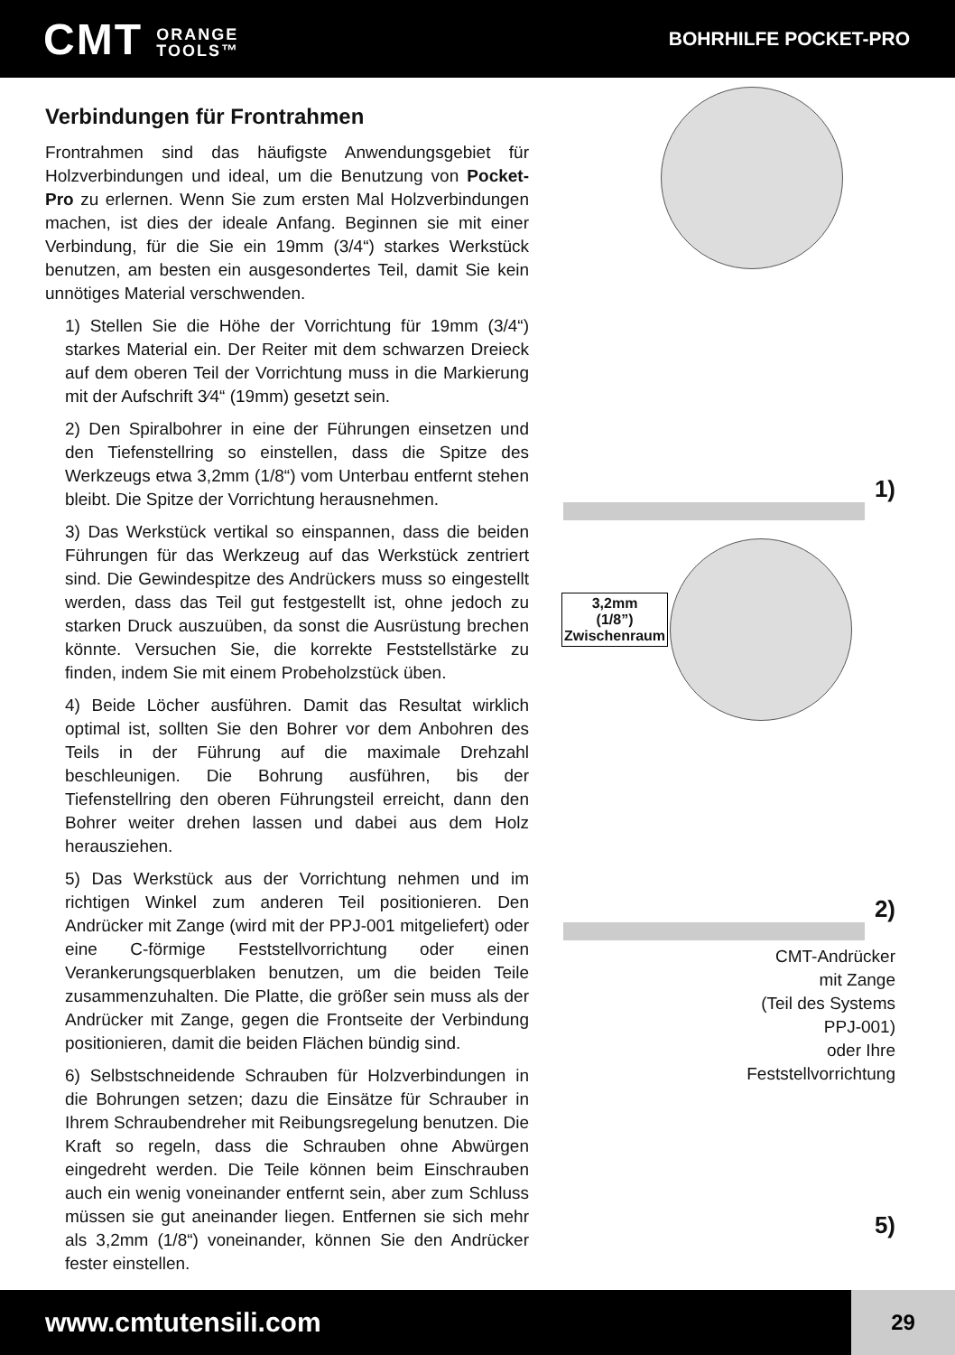CMT ORANGE
TOOLS™
BOHRHILFE POCKET-PRO
Verbindungen für Frontrahmen
Frontrahmen sind das häufigste Anwendungsgebiet für Holzverbindungen und ideal, um die Benutzung von Pocket-Pro zu erlernen. Wenn Sie zum ersten Mal Holzverbindungen machen, ist dies der ideale Anfang. Beginnen sie mit einer Verbindung, für die Sie ein 19mm (3/4“) starkes Werkstück benutzen, am besten ein ausgesondertes Teil, damit Sie kein unnötiges Material verschwenden.
1) Stellen Sie die Höhe der Vorrichtung für 19mm (3/4“) starkes Material ein. Der Reiter mit dem schwarzen Dreieck auf dem oberen Teil der Vorrichtung muss in die Markierung mit der Aufschrift 3⁄4“ (19mm) gesetzt sein.
2) Den Spiralbohrer in eine der Führungen einsetzen und den Tiefenstellring so einstellen, dass die Spitze des Werkzeugs etwa 3,2mm (1/8“) vom Unterbau entfernt stehen bleibt. Die Spitze der Vorrichtung herausnehmen.
3) Das Werkstück vertikal so einspannen, dass die beiden Führungen für das Werkzeug auf das Werkstück zentriert sind. Die Gewindespitze des Andrückers muss so eingestellt werden, dass das Teil gut festgestellt ist, ohne jedoch zu starken Druck auszuüben, da sonst die Ausrüstung brechen könnte. Versuchen Sie, die korrekte Feststellstärke zu finden, indem Sie mit einem Probeholzstück üben.
4) Beide Löcher ausführen. Damit das Resultat wirklich optimal ist, sollten Sie den Bohrer vor dem Anbohren des Teils in der Führung auf die maximale Drehzahl beschleunigen. Die Bohrung ausführen, bis der Tiefenstellring den oberen Führungsteil erreicht, dann den Bohrer weiter drehen lassen und dabei aus dem Holz herausziehen.
5) Das Werkstück aus der Vorrichtung nehmen und im richtigen Winkel zum anderen Teil positionieren. Den Andrücker mit Zange (wird mit der PPJ-001 mitgeliefert) oder eine C-förmige Feststellvorrichtung oder einen Verankerungsquerblaken benutzen, um die beiden Teile zusammenzuhalten. Die Platte, die größer sein muss als der Andrücker mit Zange, gegen die Frontseite der Verbindung positionieren, damit die beiden Flächen bündig sind.
6) Selbstschneidende Schrauben für Holzverbindungen in die Bohrungen setzen; dazu die Einsätze für Schrauber in Ihrem Schraubendreher mit Reibungsregelung benutzen. Die Kraft so regeln, dass die Schrauben ohne Abwürgen eingedreht werden. Die Teile können beim Einschrauben auch ein wenig voneinander entfernt sein, aber zum Schluss müssen sie gut aneinander liegen. Entfernen sie sich mehr als 3,2mm (1/8“) voneinander, können Sie den Andrücker fester einstellen.
1)
3,2mm
(1/8”)
Zwischenraum
2)
CMT-Andrücker
mit Zange
(Teil des Systems
PPJ-001)
oder Ihre
Feststellvorrichtung
5)
www.cmtutensili.com
29